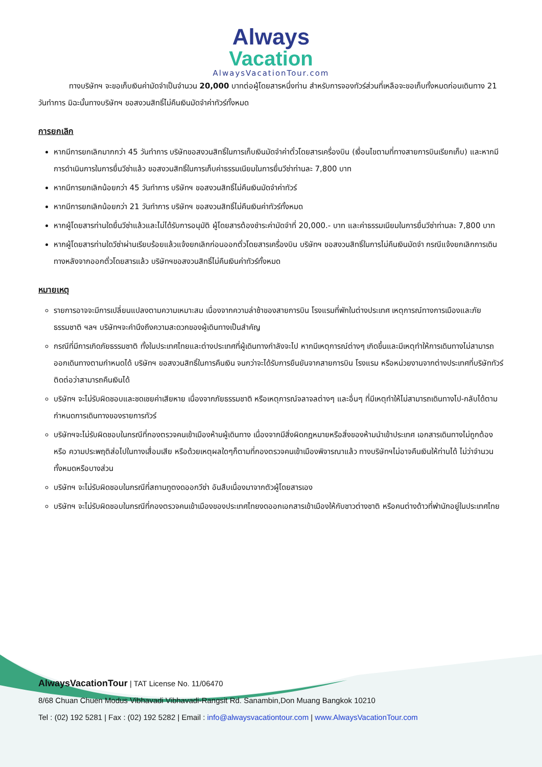Always
Vacation
AlwaysVacationTour.com
ทางบริษัทฯ จะขอเก็บเงินค่ามัดจำเป็นจำนวน 20,000 บาทต่อผู้โดยสารหนึ่งท่าน สำหรับการจองทัวร์ส่วนที่เหลือจะขอเก็บทั้งหมดก่อนเดินทาง 21 วันทำการ มิฉะนั้นทางบริษัทฯ ขอสงวนสิทธิ์ไม่คืนเงินมัดจำค่าทัวร์ทั้งหมด
การยกเลิก
หากมีการยกเลิกมากกว่า 45 วันทำการ บริษัทขอสงวนสิทธิ์ในการเก็บเงินมัดจำค่าตั๋วโดยสารเครื่องบิน (เงื่อนไขตามที่ทางสายการบินเรียกเก็บ) และหากมีการดำเนินการในการยื่นวีซ่าแล้ว ขอสงวนสิทธิ์ในการเก็บค่าธรรมเนียมในการยื่นวีซ่าท่านละ 7,800 บาท
หากมีการยกเลิกน้อยกว่า 45 วันทำการ บริษัทฯ ขอสงวนสิทธิ์ไม่คืนเงินมัดจำค่าทัวร์
หากมีการยกเลิกน้อยกว่า 21 วันทำการ บริษัทฯ ขอสงวนสิทธิ์ไม่คืนเงินค่าทัวร์ทั้งหมด
หากผู้โดยสารท่านใดยื่นวีซ่าแล้วและไม่ได้รับการอนุมัติ ผู้โดยสารต้องชำระค่ามัดจำที่ 20,000.- บาท และค่าธรรมเนียมในการยื่นวีซ่าท่านละ 7,800 บาท
หากผู้โดยสารท่านใดวีซ่าผ่านเรียบร้อยแล้วแจ้งยกเลิกก่อนออกตั๋วโดยสารเครื่องบิน บริษัทฯ ขอสงวนสิทธิ์ในการไม่คืนเงินมัดจำ กรณีแจ้งยกเลิกการเดินทางหลังจากออกตั๋วโดยสารแล้ว บริษัทฯขอสงวนสิทธิ์ไม่คืนเงินค่าทัวร์ทั้งหมด
หมายเหตุ
รายการอาจจะมีการเปลี่ยนแปลงตามความเหมาะสม เนื่องจากความล่าช้าของสายการบิน โรงแรมที่พักในต่างประเทศ เหตุการณ์ทางการเมืองและภัยธรรมชาติ ฯลฯ บริษัทฯจะคำนึงถึงความสะดวกของผู้เดินทางเป็นสำคัญ
กรณีที่มีการเกิดภัยธรรมชาติ ทั้งในประเทศไทยและต่างประเทศที่ผู้เดินทางกำลังจะไป หากมีเหตุการณ์ต่างๆ เกิดขึ้นและมีเหตุทำให้การเดินทางไม่สามารถออกเดินทางตามกำหนดได้ บริษัทฯ ขอสงวนสิทธิ์ในการคืนเงิน จนกว่าจะได้รับการยืนยันจากสายการบิน โรงแรม หรือหน่วยงานจากต่างประเทศที่บริษัททัวร์ติดต่อว่าสามารถคืนเงินได้
บริษัทฯ จะไม่รับผิดชอบและชดเชยค่าเสียหาย เนื่องจากภัยธรรมชาติ หรือเหตุการณ์จลาจลต่างๆ และอื่นๆ ที่มีเหตุทำให้ไม่สามารถเดินทางไป-กลับได้ตามกำหนดการเดินทางของรายการทัวร์
บริษัทฯจะไม่รับผิดชอบในกรณีที่กองตรวจคนเข้าเมืองห้ามผู้เดินทาง เนื่องจากมีสิ่งผิดกฎหมายหรือสิ่งของห้ามนำเข้าประเทศ เอกสารเดินทางไม่ถูกต้อง หรือ ความประพฤติส่อไปในทางเสื่อมเสีย หรือด้วยเหตุผลใดๆก็ตามที่กองตรวจคนเข้าเมืองพิจารณาแล้ว ทางบริษัทฯไม่อาจคืนเงินให้ท่านได้ ไม่ว่าจำนวนทั้งหมดหรือบางส่วน
บริษัทฯ จะไม่รับผิดชอบในกรณีที่สถานทูตงดออกวีซ่า อันสืบเนื่องมาจากตัวผู้โดยสารเอง
บริษัทฯ จะไม่รับผิดชอบในกรณีที่กองตรวจคนเข้าเมืองของประเทศไทยงดออกเอกสารเข้าเมืองให้กับชาวต่างชาติ หรือคนต่างด้าวที่พำนักอยู่ในประเทศไทย
AlwaysVacationTour | TAT License No. 11/06470
8/68 Chuan Chuen Modus Vibhavadi Vibhavadi-Rangsit Rd. Sanambin,Don Muang Bangkok 10210
Tel : (02) 192 5281 | Fax : (02) 192 5282 | Email : info@alwaysvacationtour.com | www.AlwaysVacationTour.com